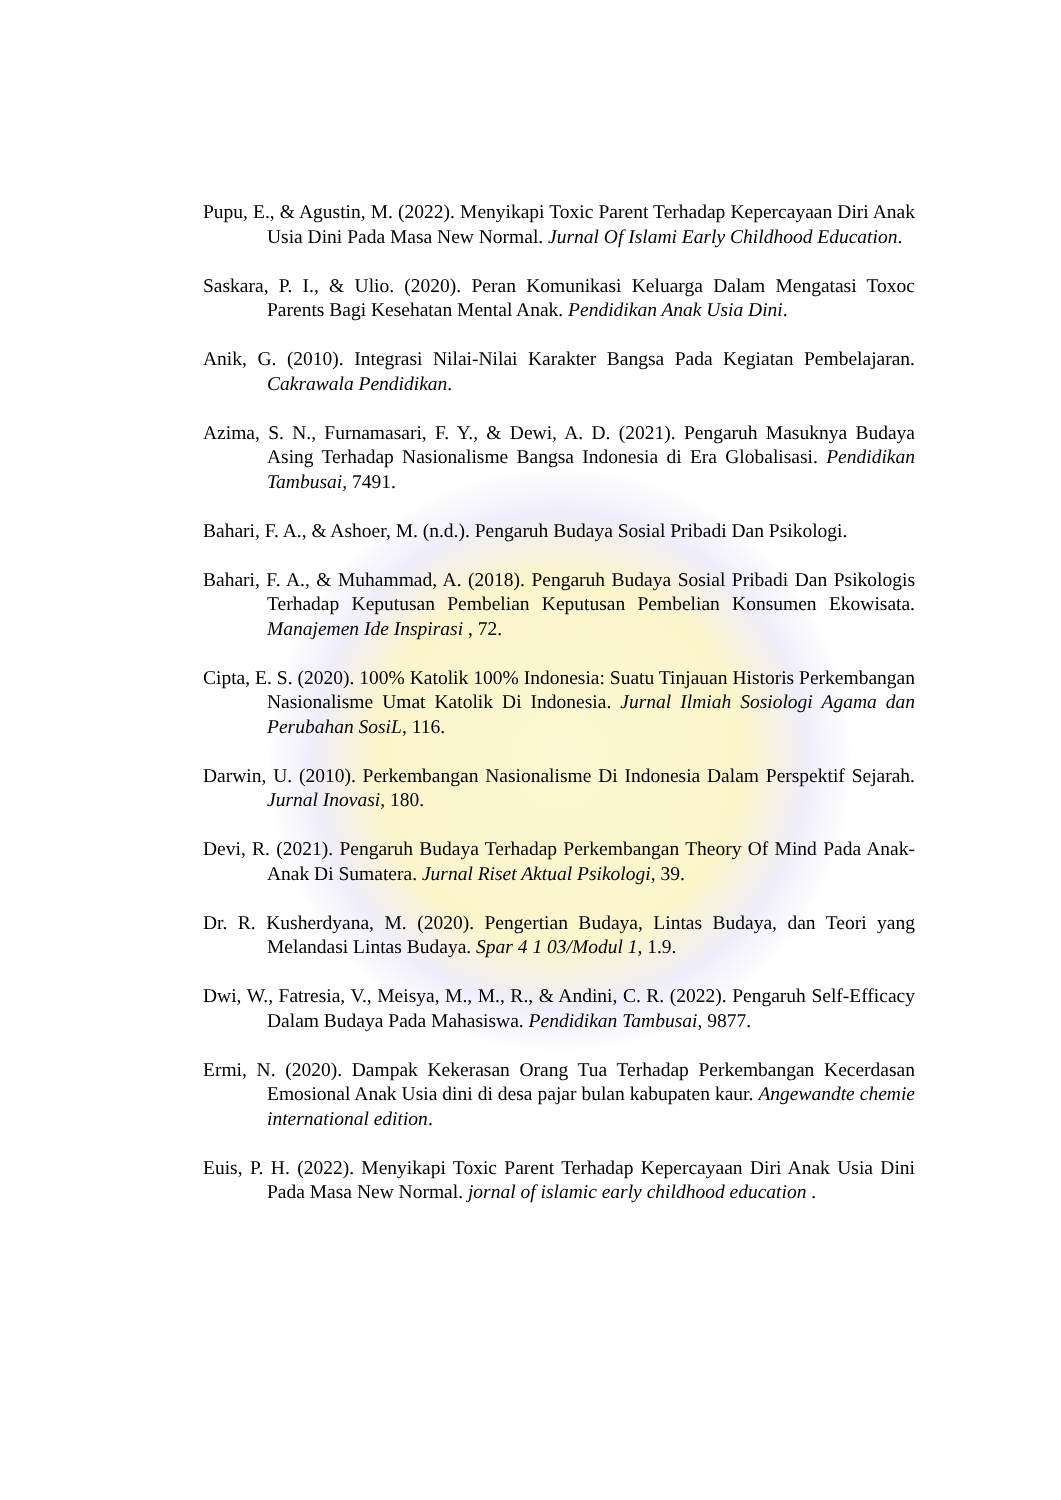Pupu, E., & Agustin, M. (2022). Menyikapi Toxic Parent Terhadap Kepercayaan Diri Anak Usia Dini Pada Masa New Normal. Jurnal Of Islami Early Childhood Education.
Saskara, P. I., & Ulio. (2020). Peran Komunikasi Keluarga Dalam Mengatasi Toxoc Parents Bagi Kesehatan Mental Anak. Pendidikan Anak Usia Dini.
Anik, G. (2010). Integrasi Nilai-Nilai Karakter Bangsa Pada Kegiatan Pembelajaran. Cakrawala Pendidikan.
Azima, S. N., Furnamasari, F. Y., & Dewi, A. D. (2021). Pengaruh Masuknya Budaya Asing Terhadap Nasionalisme Bangsa Indonesia di Era Globalisasi. Pendidikan Tambusai, 7491.
Bahari, F. A., & Ashoer, M. (n.d.). Pengaruh Budaya Sosial Pribadi Dan Psikologi.
Bahari, F. A., & Muhammad, A. (2018). Pengaruh Budaya Sosial Pribadi Dan Psikologis Terhadap Keputusan Pembelian Keputusan Pembelian Konsumen Ekowisata. Manajemen Ide Inspirasi , 72.
Cipta, E. S. (2020). 100% Katolik 100% Indonesia: Suatu Tinjauan Historis Perkembangan Nasionalisme Umat Katolik Di Indonesia. Jurnal Ilmiah Sosiologi Agama dan Perubahan SosiL, 116.
Darwin, U. (2010). Perkembangan Nasionalisme Di Indonesia Dalam Perspektif Sejarah. Jurnal Inovasi, 180.
Devi, R. (2021). Pengaruh Budaya Terhadap Perkembangan Theory Of Mind Pada Anak-Anak Di Sumatera. Jurnal Riset Aktual Psikologi, 39.
Dr. R. Kusherdyana, M. (2020). Pengertian Budaya, Lintas Budaya, dan Teori yang Melandasi Lintas Budaya. Spar 4 1 03/Modul 1, 1.9.
Dwi, W., Fatresia, V., Meisya, M., M., R., & Andini, C. R. (2022). Pengaruh Self-Efficacy Dalam Budaya Pada Mahasiswa. Pendidikan Tambusai, 9877.
Ermi, N. (2020). Dampak Kekerasan Orang Tua Terhadap Perkembangan Kecerdasan Emosional Anak Usia dini di desa pajar bulan kabupaten kaur. Angewandte chemie international edition.
Euis, P. H. (2022). Menyikapi Toxic Parent Terhadap Kepercayaan Diri Anak Usia Dini Pada Masa New Normal. jornal of islamic early childhood education .